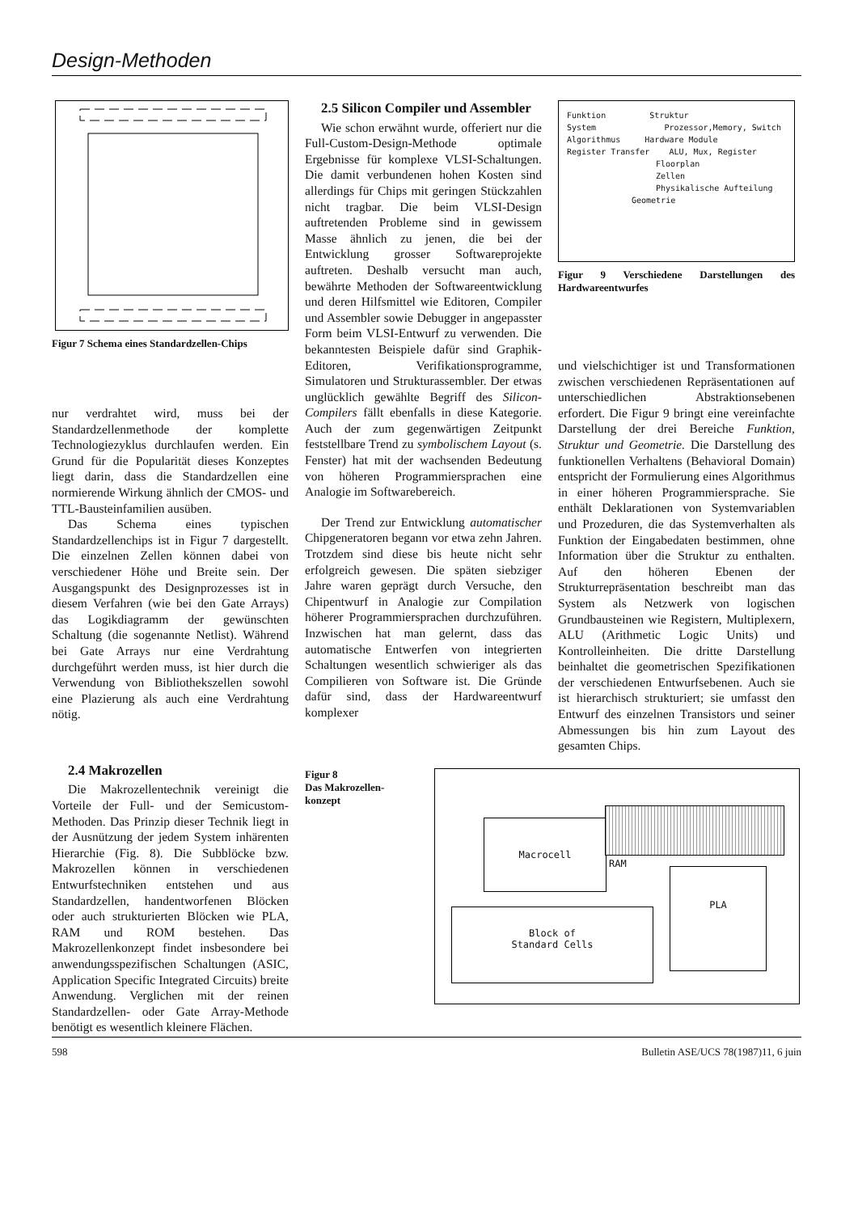Design-Methoden
Figur 7 Schema eines Standardzellen-Chips
nur verdrahtet wird, muss bei der Standardzellenmethode der komplette Technologiezyklus durchlaufen werden. Ein Grund für die Popularität dieses Konzeptes liegt darin, dass die Standardzellen eine normierende Wirkung ähnlich der CMOS- und TTL-Bausteinfamilien ausüben.
Das Schema eines typischen Standardzellenchips ist in Figur 7 dargestellt. Die einzelnen Zellen können dabei von verschiedener Höhe und Breite sein. Der Ausgangspunkt des Designprozesses ist in diesem Verfahren (wie bei den Gate Arrays) das Logikdiagramm der gewünschten Schaltung (die sogenannte Netlist). Während bei Gate Arrays nur eine Verdrahtung durchgeführt werden muss, ist hier durch die Verwendung von Bibliothekszellen sowohl eine Plazierung als auch eine Verdrahtung nötig.
2.4 Makrozellen
Die Makrozellentechnik vereinigt die Vorteile der Full- und der Semicustom-Methoden. Das Prinzip dieser Technik liegt in der Ausnützung der jedem System inhärenten Hierarchie (Fig. 8). Die Subblöcke bzw. Makrozellen können in verschiedenen Entwurfstechniken entstehen und aus Standardzellen, handentworfenen Blöcken oder auch strukturierten Blöcken wie PLA, RAM und ROM bestehen. Das Makrozellenkonzept findet insbesondere bei anwendungsspezifischen Schaltungen (ASIC, Application Specific Integrated Circuits) breite Anwendung. Verglichen mit der reinen Standardzellen- oder Gate Array-Methode benötigt es wesentlich kleinere Flächen.
2.5 Silicon Compiler und Assembler
Wie schon erwähnt wurde, offeriert nur die Full-Custom-Design-Methode optimale Ergebnisse für komplexe VLSI-Schaltungen. Die damit verbundenen hohen Kosten sind allerdings für Chips mit geringen Stückzahlen nicht tragbar. Die beim VLSI-Design auftretenden Probleme sind in gewissem Masse ähnlich zu jenen, die bei der Entwicklung grosser Softwareprojekte auftreten. Deshalb versucht man auch, bewährte Methoden der Softwareentwicklung und deren Hilfsmittel wie Editoren, Compiler und Assembler sowie Debugger in angepasster Form beim VLSI-Entwurf zu verwenden. Die bekanntesten Beispiele dafür sind Graphik-Editoren, Verifikationsprogramme, Simulatoren und Strukturassembler. Der etwas unglücklich gewählte Begriff des Silicon-Compilers fällt ebenfalls in diese Kategorie. Auch der zum gegenwärtigen Zeitpunkt feststellbare Trend zu symbolischem Layout (s. Fenster) hat mit der wachsenden Bedeutung von höheren Programmiersprachen eine Analogie im Softwarebereich.
Der Trend zur Entwicklung automatischer Chipgeneratoren begann vor etwa zehn Jahren. Trotzdem sind diese bis heute nicht sehr erfolgreich gewesen. Die späten siebziger Jahre waren geprägt durch Versuche, den Chipentwurf in Analogie zur Compilation höherer Programmiersprachen durchzuführen. Inzwischen hat man gelernt, dass das automatische Entwerfen von integrierten Schaltungen wesentlich schwieriger als das Compilieren von Software ist. Die Gründe dafür sind, dass der Hardwareentwurf komplexer
Funktion Struktur
System Prozessor,Memory, Switch
Algorithmus Hardware Module
Register Transfer ALU, Mux, Register
Floorplan
Zellen
Physikalische Aufteilung
Geometrie
Figur 9 Verschiedene Darstellungen des Hardwareentwurfes
und vielschichtiger ist und Transformationen zwischen verschiedenen Repräsentationen auf unterschiedlichen Abstraktionsebenen erfordert. Die Figur 9 bringt eine vereinfachte Darstellung der drei Bereiche Funktion, Struktur und Geometrie. Die Darstellung des funktionellen Verhaltens (Behavioral Domain) entspricht der Formulierung eines Algorithmus in einer höheren Programmiersprache. Sie enthält Deklarationen von Systemvariablen und Prozeduren, die das Systemverhalten als Funktion der Eingabedaten bestimmen, ohne Information über die Struktur zu enthalten. Auf den höheren Ebenen der Strukturrepräsentation beschreibt man das System als Netzwerk von logischen Grundbausteinen wie Registern, Multiplexern, ALU (Arithmetic Logic Units) und Kontrolleinheiten. Die dritte Darstellung beinhaltet die geometrischen Spezifikationen der verschiedenen Entwurfsebenen. Auch sie ist hierarchisch strukturiert; sie umfasst den Entwurf des einzelnen Transistors und seiner Abmessungen bis hin zum Layout des gesamten Chips.
Figur 8
Das Makrozellen-konzept
Macrocell
RAM
PLA
Block of
Standard Cells
598 Bulletin ASE/UCS 78(1987)11, 6 juin